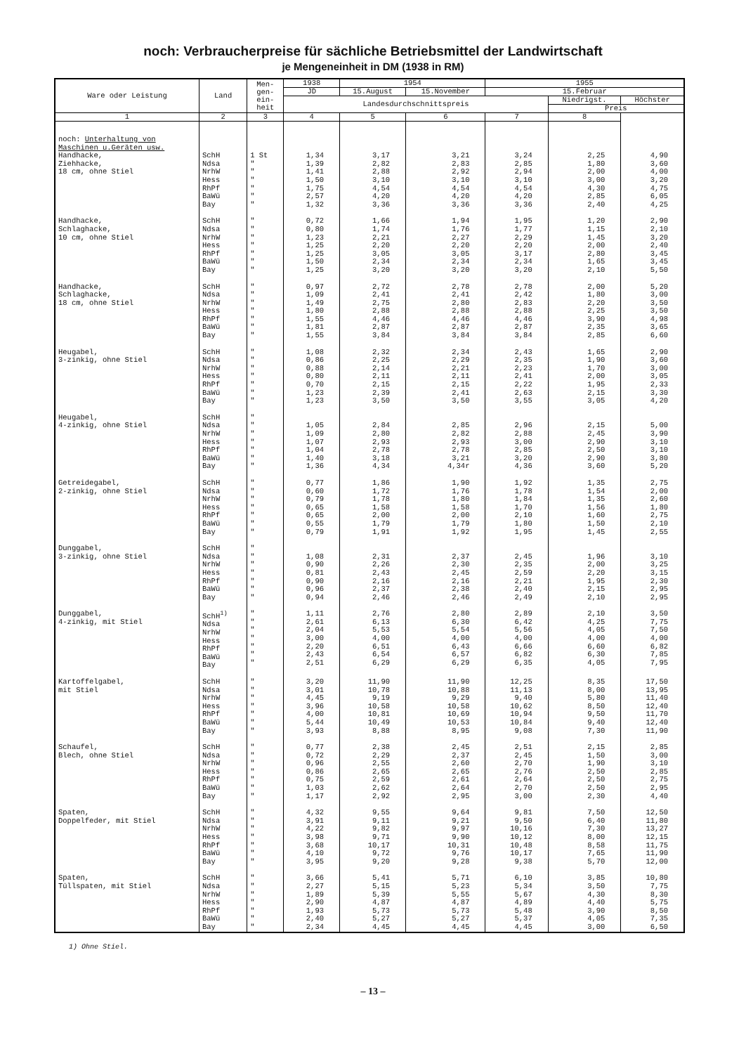noch: Verbraucherpreise für sächliche Betriebsmittel der Landwirtschaft
je Mengeneinheit in DM (1938 in RM)
| Ware oder Leistung | Land | Men- gen- ein- heit | 1938 | 1954 | | 1955 | | |
| --- | --- | --- | --- | --- | --- | --- | --- | --- |
| | | | JD | 15.August | 15.November | 15.Februar | | |
| | | | Landesdurchschnittspreis | | | | Niedrigst. | Höchster |
| | | | | | | | Preis | |
| 1 | 2 | 3 | 4 | 5 | 6 | 7 | 8 | |
| noch: Unterhaltung von Maschinen u.Geräten usw. | | | | | | | | |
| Handhacke, Ziehhacke, 18 cm, ohne Stiel | SchH Ndsa NrhW Hess RhPf BaWü Bay | 1 St " " " " " " | 1,34 1,39 1,41 1,50 1,75 2,57 1,32 | 3,17 2,82 2,88 3,10 4,54 4,20 3,36 | 3,21 2,83 2,92 3,10 4,54 4,20 3,36 | 3,24 2,85 2,94 3,10 4,54 4,20 3,36 | 2,25 1,80 2,00 3,00 4,30 2,85 2,40 | 4,90 3,60 4,00 3,20 4,75 6,05 4,25 |
| Handhacke, Schlaghacke, 10 cm, ohne Stiel | SchH Ndsa NrhW Hess RhPf BaWü Bay | " " " " " " " | 0,72 0,80 1,23 1,25 1,25 1,50 1,25 | 1,66 1,74 2,21 2,20 3,05 2,34 3,20 | 1,94 1,76 2,27 2,20 3,05 2,34 3,20 | 1,95 1,77 2,29 2,20 3,17 2,34 3,20 | 1,20 1,15 1,45 2,00 2,80 1,65 2,10 | 2,90 2,10 3,20 2,40 3,45 3,45 5,50 |
| Handhacke, Schlaghacke, 18 cm, ohne Stiel | SchH Ndsa NrhW Hess RhPf BaWü Bay | " " " " " " " | 0,97 1,09 1,49 1,80 1,55 1,81 1,55 | 2,72 2,41 2,75 2,88 4,46 2,87 3,84 | 2,78 2,41 2,80 2,88 4,46 2,87 3,84 | 2,78 2,42 2,83 2,88 4,46 2,87 3,84 | 2,00 1,80 2,20 2,25 3,90 2,35 2,85 | 5,20 3,00 3,50 3,50 4,98 3,65 6,60 |
| Heugabel, 3-zinkig, ohne Stiel | SchH Ndsa NrhW Hess RhPf BaWü Bay | " " " " " " " | 1,08 0,86 0,88 0,80 0,70 1,23 1,23 | 2,32 2,25 2,14 2,11 2,15 2,39 3,50 | 2,34 2,29 2,21 2,11 2,15 2,41 3,50 | 2,43 2,35 2,23 2,41 2,22 2,63 3,55 | 1,65 1,90 1,70 2,00 1,95 2,15 3,05 | 2,90 3,60 3,00 3,05 2,33 3,30 4,20 |
| Heugabel, 4-zinkig, ohne Stiel | SchH Ndsa NrhW Hess RhPf BaWü Bay | " " " " " " " | 1,05 1,09 1,07 1,04 1,40 1,36 | 2,84 2,80 2,93 2,78 3,18 4,34 | 2,85 2,82 2,93 2,78 3,21 4,34r | 2,96 2,88 3,00 2,85 3,20 4,36 | 2,15 2,45 2,90 2,50 2,90 3,60 | 5,00 3,90 3,10 3,10 3,80 5,20 |
| Getreidegabel, 2-zinkig, ohne Stiel | SchH Ndsa NrhW Hess RhPf BaWü Bay | " " " " " " " | 0,77 0,60 0,79 0,65 0,65 0,55 0,79 | 1,86 1,72 1,78 1,58 2,00 1,79 1,91 | 1,90 1,76 1,80 1,58 2,00 1,79 1,92 | 1,92 1,78 1,84 1,70 2,10 1,80 1,95 | 1,35 1,54 1,35 1,56 1,60 1,50 1,45 | 2,75 2,00 2,60 1,80 2,75 2,10 2,55 |
| Dunggabel, 3-zinkig, ohne Stiel | SchH Ndsa NrhW Hess RhPf BaWü Bay | " " " " " " " | 1,08 0,90 0,81 0,90 0,96 0,94 | 2,31 2,26 2,43 2,16 2,37 2,46 | 2,37 2,30 2,45 2,16 2,38 2,46 | 2,45 2,35 2,59 2,21 2,40 2,49 | 1,96 2,00 2,20 1,95 2,15 2,10 | 3,10 3,25 3,15 2,30 2,95 2,95 |
| Dunggabel, 4-zinkig, mit Stiel | SchH<sup>1)</sup> Ndsa NrhW Hess RhPf BaWü Bay | " " " " " " " | 1,11 2,61 2,04 3,00 2,20 2,43 2,51 | 2,76 6,13 5,53 4,00 6,51 6,54 6,29 | 2,80 6,30 5,54 4,00 6,43 6,57 6,29 | 2,89 6,42 5,56 4,00 6,66 6,82 6,35 | 2,10 4,25 4,05 4,00 6,60 6,30 4,05 | 3,50 7,75 7,50 4,00 6,82 7,85 7,95 |
| Kartoffelgabel, mit Stiel | SchH Ndsa NrhW Hess RhPf BaWü Bay | " " " " " " " | 3,20 3,01 4,45 3,96 4,00 5,44 3,93 | 11,90 10,78 9,19 10,58 10,81 10,49 8,88 | 11,90 10,88 9,29 10,58 10,69 10,53 8,95 | 12,25 11,13 9,40 10,62 10,94 10,84 9,08 | 8,35 8,00 5,80 8,50 9,50 9,40 7,30 | 17,50 13,95 11,40 12,40 11,70 12,40 11,90 |
| Schaufel, Blech, ohne Stiel | SchH Ndsa NrhW Hess RhPf BaWü Bay | " " " " " " " | 0,77 0,72 0,96 0,86 0,75 1,03 1,17 | 2,38 2,29 2,55 2,65 2,59 2,62 2,92 | 2,45 2,37 2,60 2,65 2,61 2,64 2,95 | 2,51 2,45 2,70 2,76 2,64 2,70 3,00 | 2,15 1,50 1,90 2,50 2,50 2,50 2,30 | 2,85 3,00 3,10 2,85 2,75 2,95 4,40 |
| Spaten, Doppelfeder, mit Stiel | SchH Ndsa NrhW Hess RhPf BaWü Bay | " " " " " " " | 4,32 3,91 4,22 3,98 3,68 4,10 3,95 | 9,55 9,11 9,82 9,71 10,17 9,72 9,20 | 9,64 9,21 9,97 9,90 10,31 9,76 9,28 | 9,81 9,50 10,16 10,12 10,48 10,17 9,38 | 7,50 6,40 7,30 8,00 8,58 7,65 5,70 | 12,50 11,80 13,27 12,15 11,75 11,90 12,00 |
| Spaten, Tüllspaten, mit Stiel | SchH Ndsa NrhW Hess RhPf BaWü Bay | " " " " " " " | 3,66 2,27 1,89 2,90 1,93 2,40 2,34 | 5,41 5,15 5,39 4,87 5,73 5,27 4,45 | 5,71 5,23 5,55 4,87 5,73 5,27 4,45 | 6,10 5,34 5,67 4,89 5,48 5,37 4,45 | 3,85 3,50 4,30 4,40 3,90 4,05 3,00 | 10,80 7,75 8,30 5,75 8,50 7,35 6,50 |
1) Ohne Stiel.
– 13 –